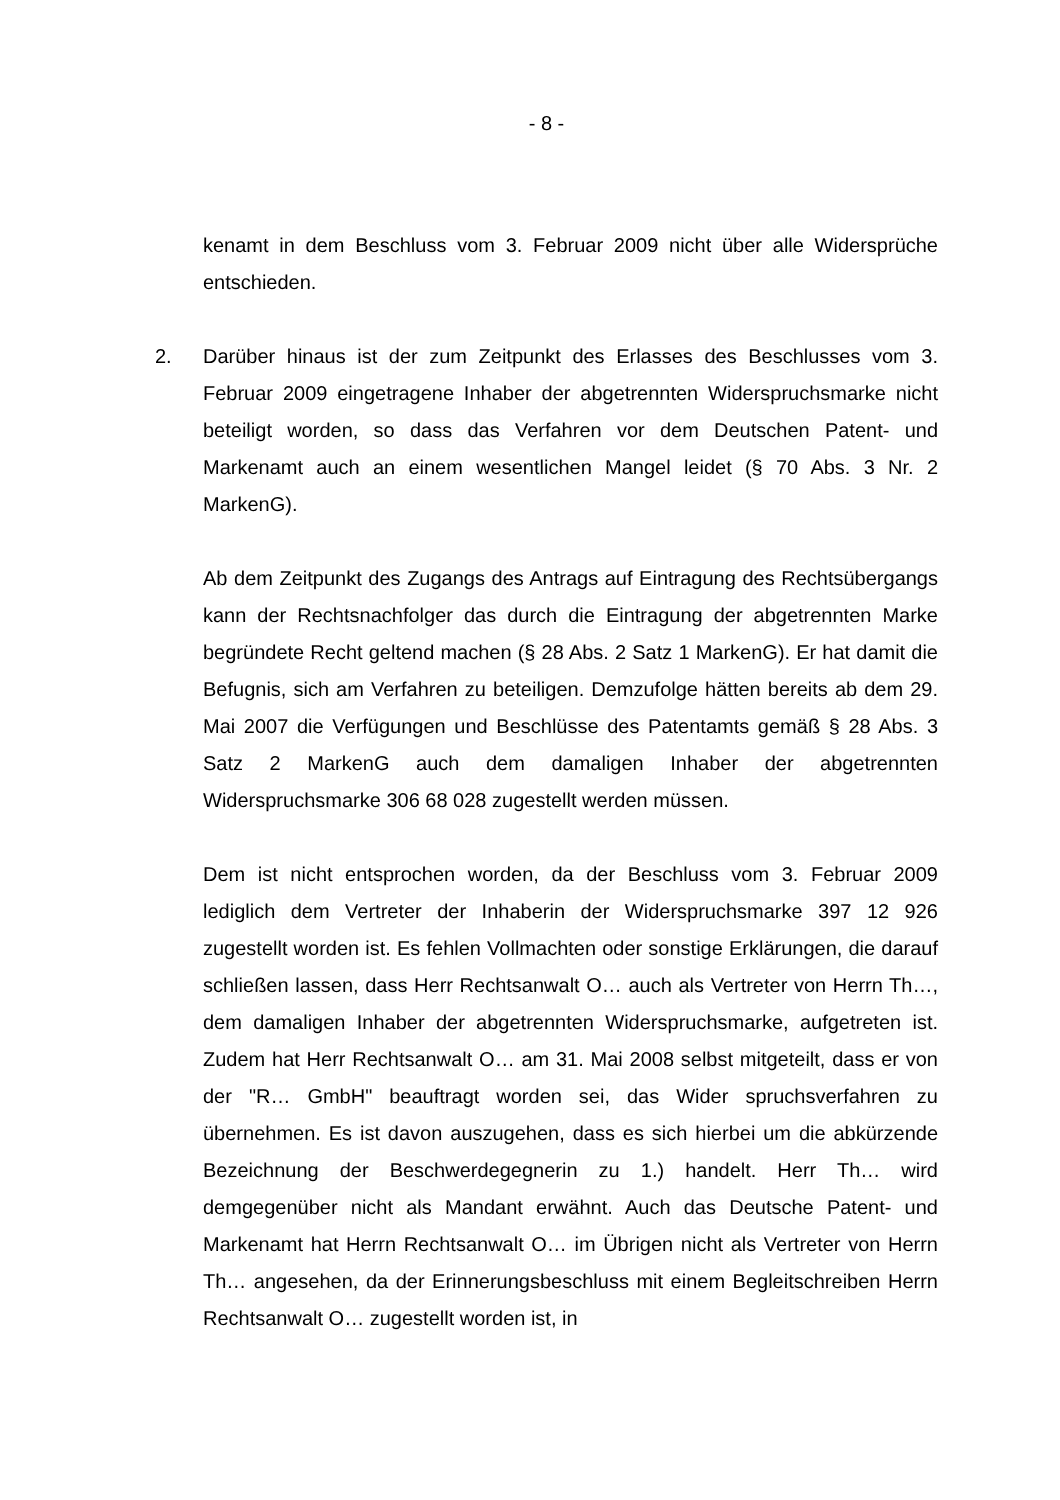- 8 -
kenamt in dem Beschluss vom 3. Februar 2009 nicht über alle Widersprüche entschieden.
2. Darüber hinaus ist der zum Zeitpunkt des Erlasses des Beschlusses vom 3. Februar 2009 eingetragene Inhaber der abgetrennten Widerspruchsmarke nicht beteiligt worden, so dass das Verfahren vor dem Deutschen Patent- und Markenamt auch an einem wesentlichen Mangel leidet (§ 70 Abs. 3 Nr. 2 MarkenG).
Ab dem Zeitpunkt des Zugangs des Antrags auf Eintragung des Rechtsübergangs kann der Rechtsnachfolger das durch die Eintragung der abgetrennten Marke begründete Recht geltend machen (§ 28 Abs. 2 Satz 1 MarkenG). Er hat damit die Befugnis, sich am Verfahren zu beteiligen. Demzufolge hätten bereits ab dem 29. Mai 2007 die Verfügungen und Beschlüsse des Patentamts gemäß § 28 Abs. 3 Satz 2 MarkenG auch dem damaligen Inhaber der abgetrennten Widerspruchsmarke 306 68 028 zugestellt werden müssen.
Dem ist nicht entsprochen worden, da der Beschluss vom 3. Februar 2009 lediglich dem Vertreter der Inhaberin der Widerspruchsmarke 397 12 926 zugestellt worden ist. Es fehlen Vollmachten oder sonstige Erklärungen, die darauf schließen lassen, dass Herr Rechtsanwalt O… auch als Vertreter von Herrn Th…, dem damaligen Inhaber der abgetrennten Widerspruchsmarke, aufgetreten ist. Zudem hat Herr Rechtsanwalt O… am 31. Mai 2008 selbst mitgeteilt, dass er von der "R… GmbH" beauftragt worden sei, das Wider spruchsverfahren zu übernehmen. Es ist davon auszugehen, dass es sich hierbei um die abkürzende Bezeichnung der Beschwerdegegnerin zu 1.) handelt. Herr Th… wird demgegenüber nicht als Mandant erwähnt. Auch das Deutsche Patent- und Markenamt hat Herrn Rechtsanwalt O… im Übrigen nicht als Vertreter von Herrn Th… angesehen, da der Erinnerungsbeschluss mit einem Begleitschreiben Herrn Rechtsanwalt O… zugestellt worden ist, in